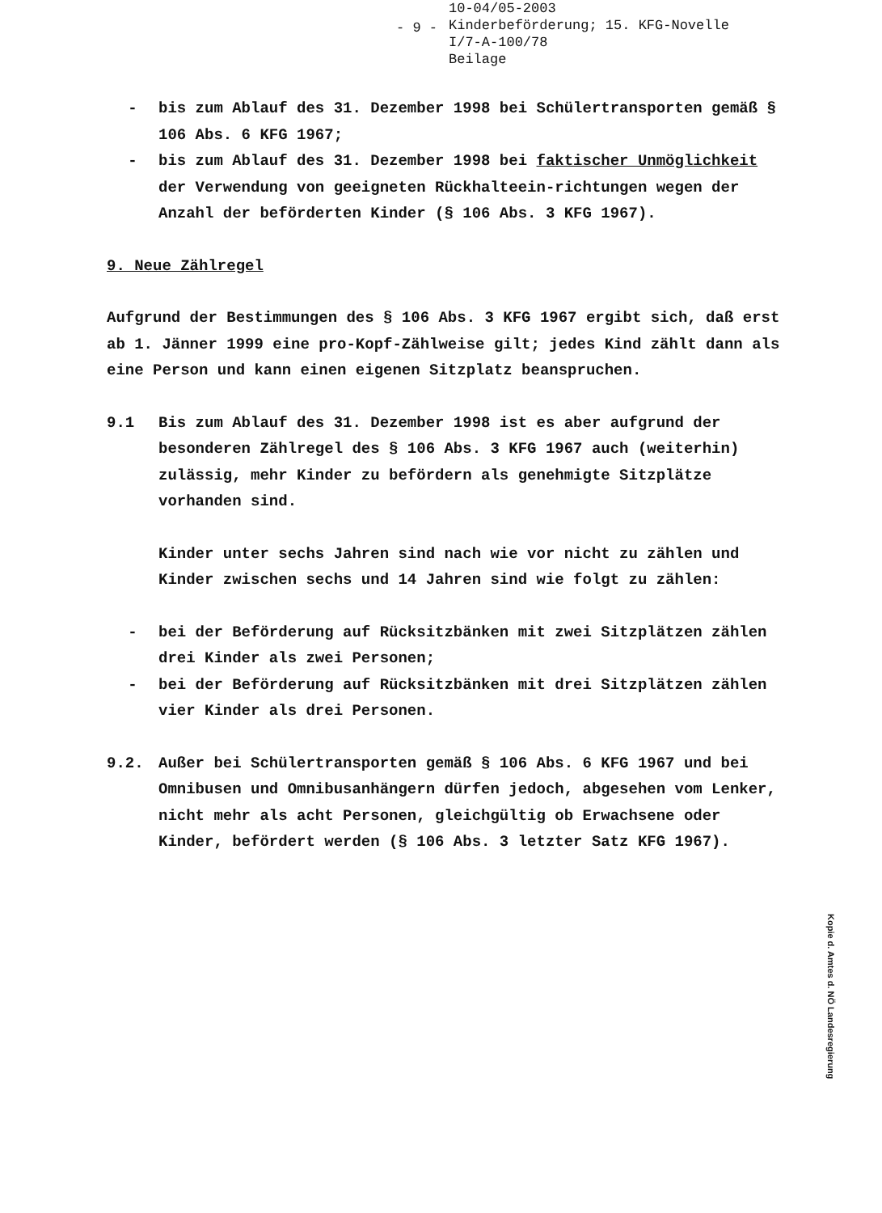- 9 -
10-04/05-2003
Kinderbeförderung; 15. KFG-Novelle
I/7-A-100/78
Beilage
- bis zum Ablauf des 31. Dezember 1998 bei Schülertransporten gemäß § 106 Abs. 6 KFG 1967;
- bis zum Ablauf des 31. Dezember 1998 bei faktischer Unmöglichkeit der Verwendung von geeigneten Rückhalteein-richtungen wegen der Anzahl der beförderten Kinder (§ 106 Abs. 3 KFG 1967).
9. Neue Zählregel
Aufgrund der Bestimmungen des § 106 Abs. 3 KFG 1967 ergibt sich, daß erst ab 1. Jänner 1999 eine pro-Kopf-Zählweise gilt; jedes Kind zählt dann als eine Person und kann einen eigenen Sitzplatz beanspruchen.
9.1 Bis zum Ablauf des 31. Dezember 1998 ist es aber aufgrund der besonderen Zählregel des § 106 Abs. 3 KFG 1967 auch (weiterhin) zulässig, mehr Kinder zu befördern als genehmigte Sitzplätze vorhanden sind.
Kinder unter sechs Jahren sind nach wie vor nicht zu zählen und Kinder zwischen sechs und 14 Jahren sind wie folgt zu zählen:
- bei der Beförderung auf Rücksitzbänken mit zwei Sitzplätzen zählen drei Kinder als zwei Personen;
- bei der Beförderung auf Rücksitzbänken mit drei Sitzplätzen zählen vier Kinder als drei Personen.
9.2. Außer bei Schülertransporten gemäß § 106 Abs. 6 KFG 1967 und bei Omnibusen und Omnibusanhängern dürfen jedoch, abgesehen vom Lenker, nicht mehr als acht Personen, gleichgültig ob Erwachsene oder Kinder, befördert werden (§ 106 Abs. 3 letzter Satz KFG 1967).
Kopie d. Amtes d. NÖ Landesregierung